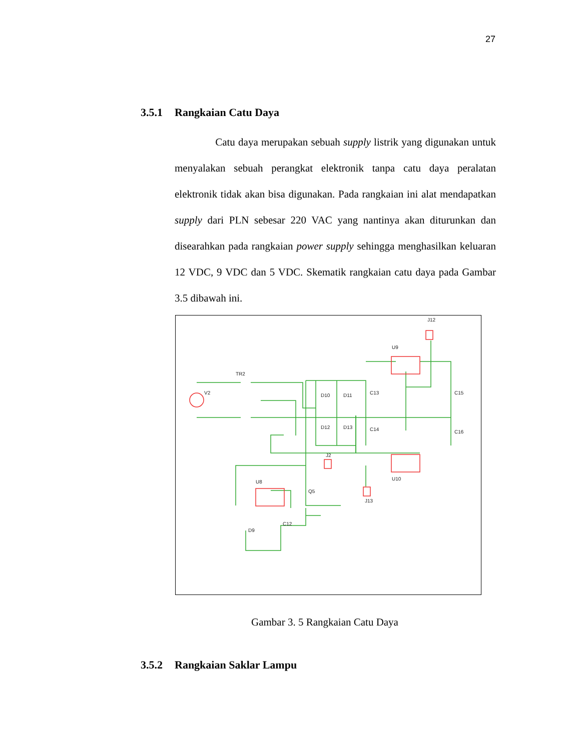27
3.5.1 Rangkaian Catu Daya
Catu daya merupakan sebuah supply listrik yang digunakan untuk menyalakan sebuah perangkat elektronik tanpa catu daya peralatan elektronik tidak akan bisa digunakan. Pada rangkaian ini alat mendapatkan supply dari PLN sebesar 220 VAC yang nantinya akan diturunkan dan disearahkan pada rangkaian power supply sehingga menghasilkan keluaran 12 VDC, 9 VDC dan 5 VDC. Skematik rangkaian catu daya pada Gambar 3.5 dibawah ini.
V2
TR2
D10
D11
C13
D12
D13
C14
C15
C16
U9
U10
J12
J2
U8
Q5
J13
C12
D9
Gambar 3. 5 Rangkaian Catu Daya
3.5.2 Rangkaian Saklar Lampu